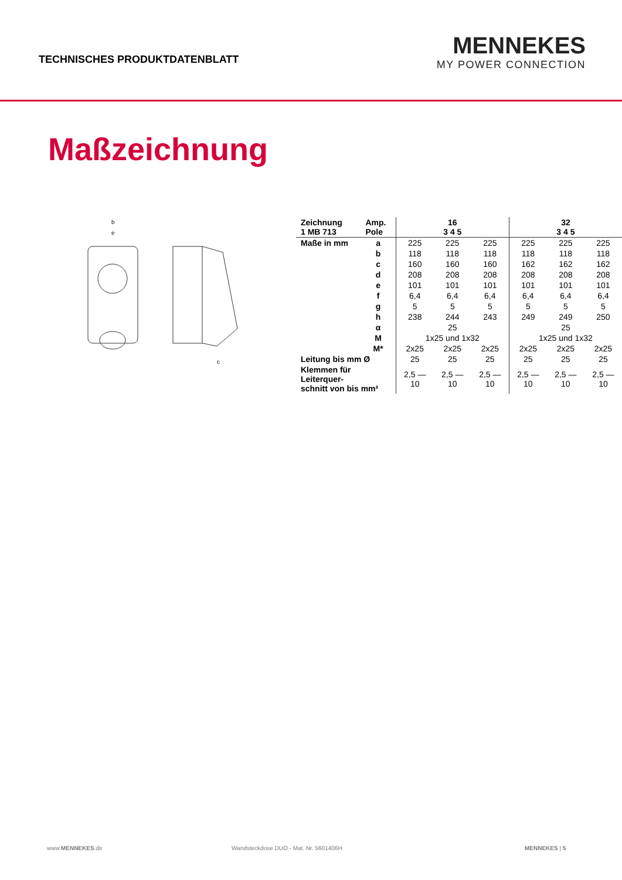TECHNISCHES PRODUKTDATENBLATT
MENNEKES
MY POWER CONNECTION
Maßzeichnung
b
e
c
| Zeichnung 1 MB 713 | Amp. Pole | 16 3 4 5 | | | 32 3 4 5 | | |
| --- | --- | --- | --- | --- | --- | --- | --- |
| Maße in mm | a | 225 | 225 | 225 | 225 | 225 | 225 |
| | b | 118 | 118 | 118 | 118 | 118 | 118 |
| | c | 160 | 160 | 160 | 162 | 162 | 162 |
| | d | 208 | 208 | 208 | 208 | 208 | 208 |
| | e | 101 | 101 | 101 | 101 | 101 | 101 |
| | f | 6,4 | 6,4 | 6,4 | 6,4 | 6,4 | 6,4 |
| | g | 5 | 5 | 5 | 5 | 5 | 5 |
| | h | 238 | 244 | 243 | 249 | 249 | 250 |
| | α | 25 | | | 25 | | |
| | M | 1x25 und 1x32 | | | 1x25 und 1x32 | | |
| | M* | 2x25 | 2x25 | 2x25 | 2x25 | 2x25 | 2x25 |
| Leitung bis mm Ø | | 25 | 25 | 25 | 25 | 25 | 25 |
| Klemmen für Leiterquer- schnitt von bis mm² | | 2,5 —10 | 2,5 —10 | 2,5 —10 | 2,5 —10 | 2,5 —10 | 2,5 —10 |
www.MENNEKES.de Wandsteckdose DUO - Mat. Nr. 5601406H MENNEKES | 5